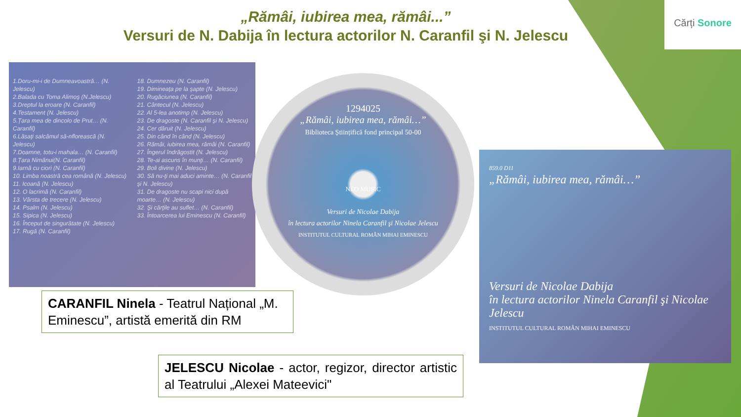Cărți Sonore
„Rămâi, iubirea mea, rămâi...”
Versuri de N. Dabija în lectura actorilor N. Caranfil şi N. Jelescu
1.Doru-mi-i de Dumneavoastră… (N. Jelescu)
2.Balada cu Toma Alimoş (N.Jelescu)
3.Dreptul la eroare (N. Caranfil)
4.Testament (N. Jelescu)
5.Țara mea de dincolo de Prut… (N. Caranfil)
6.Lăsaţi salcâmul să-nflorească (N. Jelescu)
7.Doamne, totu-i mahala… (N. Caranfil)
8.Țara Nimănui(N. Caranfil)
9.Iarnă cu ciori (N. Caranfil)
10. Limba noastră cea română (N. Jelescu)
11. Icoană (N. Jelescu)
12. O lacrimă (N. Caranfil)
13. Vârsta de trecere (N. Jelescu)
14. Psalm (N. Jelescu)
15. Sipica (N. Jelescu)
16. Început de singurătate (N. Jelescu)
17. Rugă (N. Caranfil)
18. Dumnezeu (N. Caranfil)
19. Dimineaţa pe la şapte (N. Jelescu)
20. Rugăciunea (N. Caranfil)
21. Cântecul (N. Jelescu)
22. Al 5-lea anotimp (N. Jelescu)
23. De dragoste (N. Caranfil şi N. Jelescu)
24. Cer dăruit (N. Jelescu)
25. Din când în când (N. Jelescu)
26. Rămâi, iubirea mea, rămâi (N. Caranfil)
27. Îngerul îndrăgostit (N. Jelescu)
28. Te-ai ascuns în munţi… (N. Caranfil)
29. Boli divine (N. Jelescu)
30. Să nu-ţi mai aduci aminte… (N. Caranfil şi N. Jelescu)
31. De dragoste nu scapi nici după moarte… (N. Jelescu)
32. Şi cărţile au suflet… (N. Caranfil)
33. Întoarcerea lui Eminescu (N. Caranfil)
1294025
„Rămâi, iubirea mea, rămâi…”
Biblioteca Științifică fond principal 50-00
NEO MUSIC
Versuri de Nicolae Dabija
în lectura actorilor Ninela Caranfil şi Nicolae Jelescu
INSTITUTUL CULTURAL ROMÂN MIHAI EMINESCU
859.0 D11
„Rămâi, iubirea mea, rămâi…”
Versuri de Nicolae Dabija
în lectura actorilor Ninela Caranfil şi Nicolae Jelescu
INSTITUTUL CULTURAL ROMÂN MIHAI EMINESCU
CARANFIL Ninela - Teatrul Național „M. Eminescu”, artistă emerită din RM
JELESCU Nicolae - actor, regizor, director artistic al Teatrului „Alexei Mateevici"